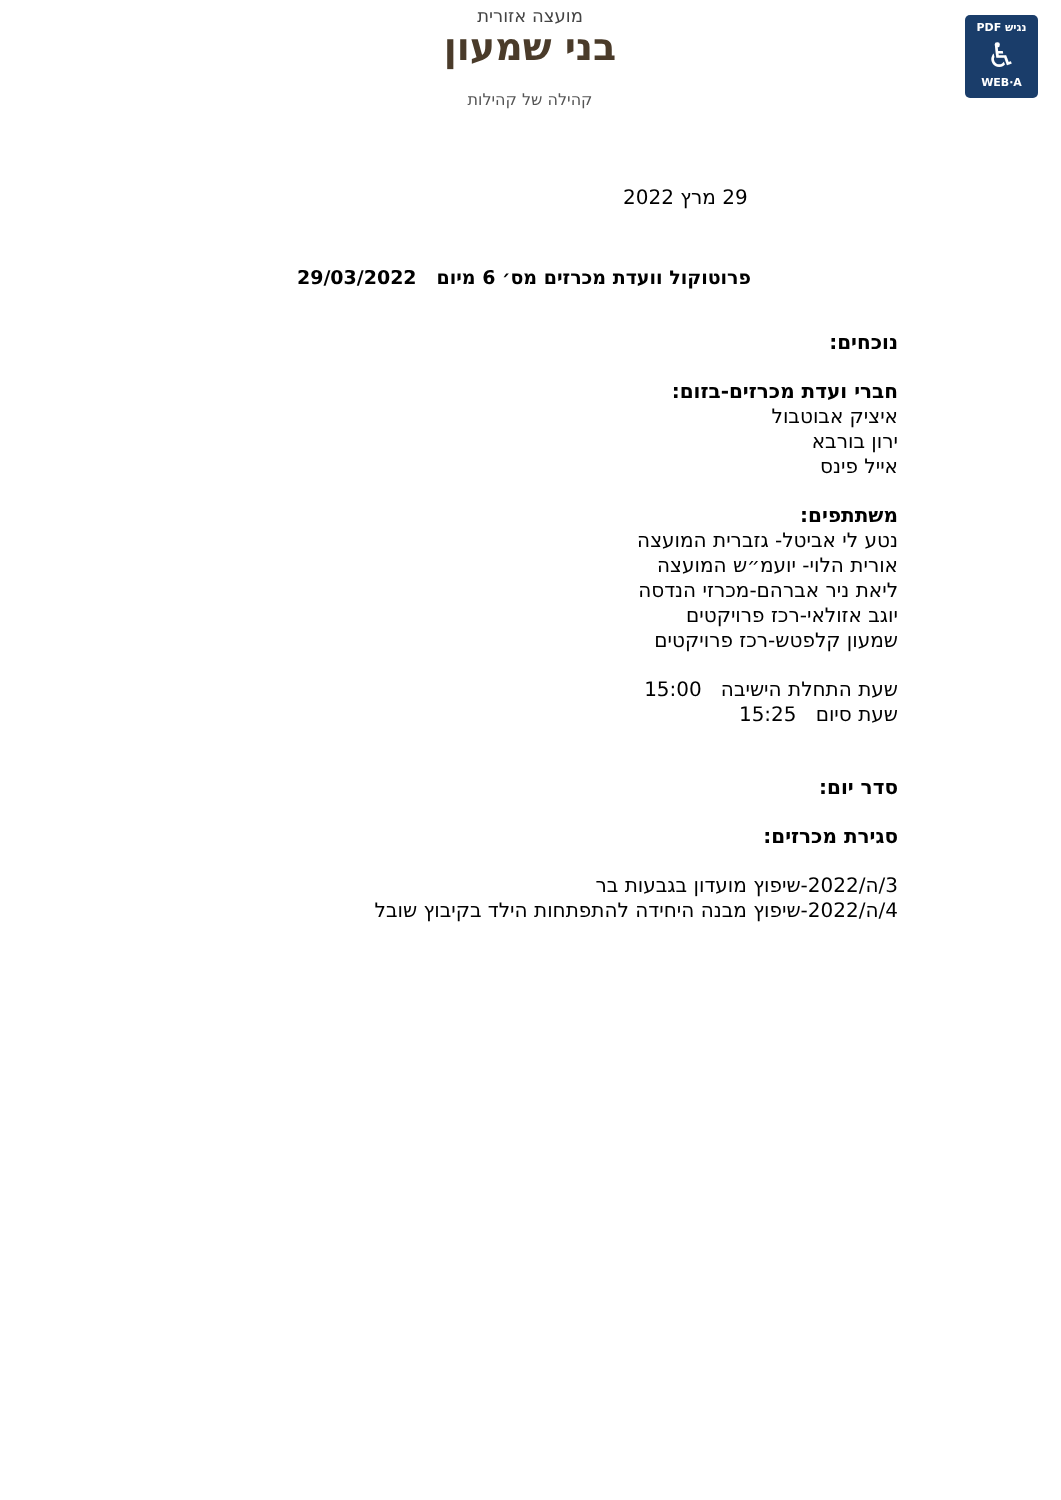מועצה אזורית
בני שמעון
קהילה של קהילות
PDF נגיש
♿
WEB·A
29 מרץ 2022
פרוטוקול וועדת מכרזים מס׳ 6 מיום 29/03/2022
נוכחים:
חברי ועדת מכרזים-בזום:
איציק אבוטבול
ירון בורבא
אייל פינס
משתתפים:
נטע לי אביטל- גזברית המועצה
אורית הלוי- יועמ״ש המועצה
ליאת ניר אברהם-מכרזי הנדסה
יוגב אזולאי-רכז פרויקטים
שמעון קלפטש-רכז פרויקטים
שעת התחלת הישיבה 15:00
שעת סיום 15:25
סדר יום:
סגירת מכרזים:
3/ה/2022-שיפוץ מועדון בגבעות בר
4/ה/2022-שיפוץ מבנה היחידה להתפתחות הילד בקיבוץ שובל